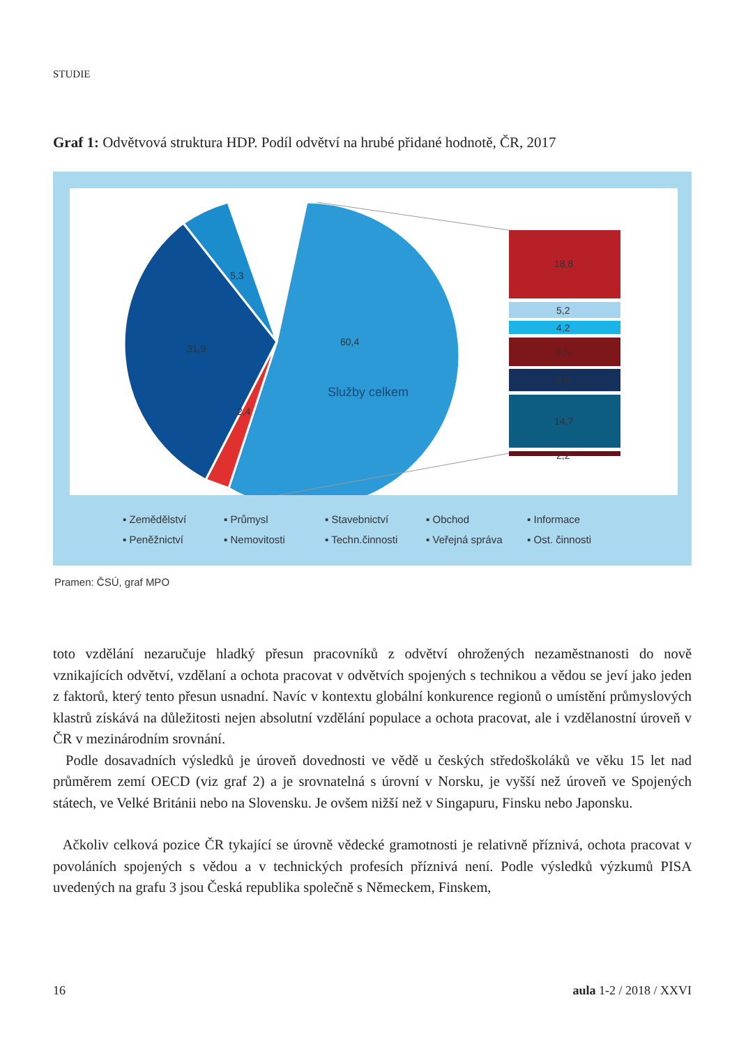STUDIE
Graf 1: Odvětvová struktura HDP. Podíl odvětví na hrubé přidané hodnotě, ČR, 2017
5,3
31,9
60,4
Služby celkem
2,4
18,8
5,2
4,2
8,5
6,8
14,7
2,2
▪ Zemědělství ▪ Průmysl ▪ Stavebnictví ▪ Obchod ▪ Informace ▪ Peněžnictví ▪ Nemovitosti ▪ Techn.činnosti ▪ Veřejná správa ▪ Ost. činnosti
Pramen: ČSÚ, graf MPO
toto vzdělání nezaručuje hladký přesun pracovníků z odvětví ohrožených nezaměstnanosti do nově vznikajících odvětví, vzdělaní a ochota pracovat v odvětvích spojených s technikou a vědou se jeví jako jeden z faktorů, který tento přesun usnadní. Navíc v kontextu globální konkurence regionů o umístění průmyslových klastrů získává na důležitosti nejen absolutní vzdělání populace a ochota pracovat, ale i vzdělanostní úroveň v ČR v mezinárodním srovnání.
Podle dosavadních výsledků je úroveň dovednosti ve vědě u českých středoškoláků ve věku 15 let nad průměrem zemí OECD (viz graf 2) a je srovnatelná s úrovní v Norsku, je vyšší než úroveň ve Spojených státech, ve Velké Británii nebo na Slovensku. Je ovšem nižší než v Singapuru, Finsku nebo Japonsku.
Ačkoliv celková pozice ČR tykající se úrovně vědecké gramotnosti je relativně příznivá, ochota pracovat v povoláních spojených s vědou a v technických profesích příznivá není. Podle výsledků výzkumů PISA uvedených na grafu 3 jsou Česká republika společně s Německem, Finskem,
16 aula 1-2 / 2018 / XXVI